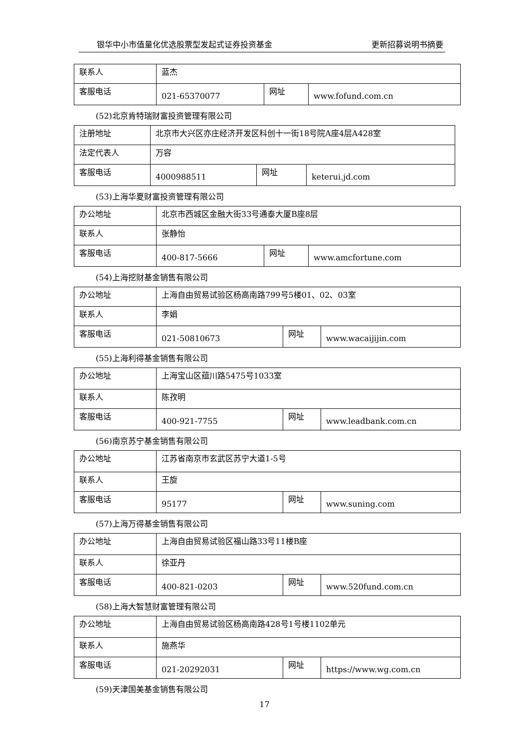银华中小市值量化优选股票型发起式证券投资基金 更新招募说明书摘要
| 联系人 | 蓝杰 | | |
| 客服电话 | 021-65370077 | 网址 | www.fofund.com.cn |
(52)北京肯特瑞财富投资管理有限公司
| 注册地址 | 北京市大兴区亦庄经济开发区科创十一街18号院A座4层A428室 | | |
| 法定代表人 | 万容 | | |
| 客服电话 | 4000988511 | 网址 | keterui.jd.com |
(53)上海华夏财富投资管理有限公司
| 办公地址 | 北京市西城区金融大街33号通泰大厦B座8层 | | |
| 联系人 | 张静怡 | | |
| 客服电话 | 400-817-5666 | 网址 | www.amcfortune.com |
(54)上海挖财基金销售有限公司
| 办公地址 | 上海自由贸易试验区杨高南路799号5楼01、02、03室 | | |
| 联系人 | 李娟 | | |
| 客服电话 | 021-50810673 | 网址 | www.wacaijijin.com |
(55)上海利得基金销售有限公司
| 办公地址 | 上海宝山区蕴川路5475号1033室 | | |
| 联系人 | 陈孜明 | | |
| 客服电话 | 400-921-7755 | 网址 | www.leadbank.com.cn |
(56)南京苏宁基金销售有限公司
| 办公地址 | 江苏省南京市玄武区苏宁大道1-5号 | | |
| 联系人 | 王旋 | | |
| 客服电话 | 95177 | 网址 | www.suning.com |
(57)上海万得基金销售有限公司
| 办公地址 | 上海自由贸易试验区福山路33号11楼B座 | | |
| 联系人 | 徐亚丹 | | |
| 客服电话 | 400-821-0203 | 网址 | www.520fund.com.cn |
(58)上海大智慧财富管理有限公司
| 办公地址 | 上海自由贸易试验区杨高南路428号1号楼1102单元 | | |
| 联系人 | 施燕华 | | |
| 客服电话 | 021-20292031 | 网址 | https://www.wg.com.cn |
(59)天津国美基金销售有限公司
17